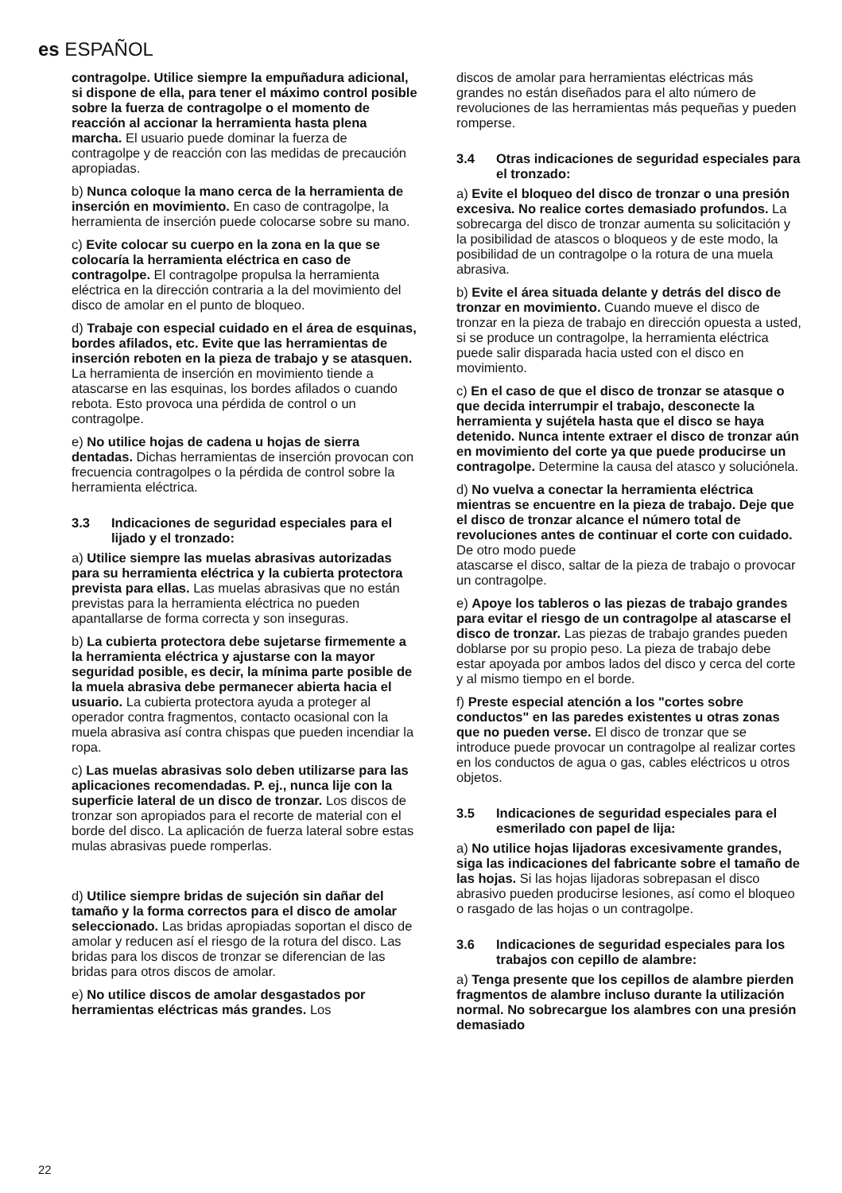es ESPAÑOL
contragolpe. Utilice siempre la empuñadura adicional, si dispone de ella, para tener el máximo control posible sobre la fuerza de contragolpe o el momento de reacción al accionar la herramienta hasta plena marcha. El usuario puede dominar la fuerza de contragolpe y de reacción con las medidas de precaución apropiadas.
b) Nunca coloque la mano cerca de la herramienta de inserción en movimiento. En caso de contragolpe, la herramienta de inserción puede colocarse sobre su mano.
c) Evite colocar su cuerpo en la zona en la que se colocaría la herramienta eléctrica en caso de contragolpe. El contragolpe propulsa la herramienta eléctrica en la dirección contraria a la del movimiento del disco de amolar en el punto de bloqueo.
d) Trabaje con especial cuidado en el área de esquinas, bordes afilados, etc. Evite que las herramientas de inserción reboten en la pieza de trabajo y se atasquen. La herramienta de inserción en movimiento tiende a atascarse en las esquinas, los bordes afilados o cuando rebota. Esto provoca una pérdida de control o un contragolpe.
e) No utilice hojas de cadena u hojas de sierra dentadas. Dichas herramientas de inserción provocan con frecuencia contragolpes o la pérdida de control sobre la herramienta eléctrica.
3.3 Indicaciones de seguridad especiales para el lijado y el tronzado:
a) Utilice siempre las muelas abrasivas autorizadas para su herramienta eléctrica y la cubierta protectora prevista para ellas. Las muelas abrasivas que no están previstas para la herramienta eléctrica no pueden apantallarse de forma correcta y son inseguras.
b) La cubierta protectora debe sujetarse firmemente a la herramienta eléctrica y ajustarse con la mayor seguridad posible, es decir, la mínima parte posible de la muela abrasiva debe permanecer abierta hacia el usuario. La cubierta protectora ayuda a proteger al operador contra fragmentos, contacto ocasional con la muela abrasiva así contra chispas que pueden incendiar la ropa.
c) Las muelas abrasivas solo deben utilizarse para las aplicaciones recomendadas. P. ej., nunca lije con la superficie lateral de un disco de tronzar. Los discos de tronzar son apropiados para el recorte de material con el borde del disco. La aplicación de fuerza lateral sobre estas mulas abrasivas puede romperlas.
d) Utilice siempre bridas de sujeción sin dañar del tamaño y la forma correctos para el disco de amolar seleccionado. Las bridas apropiadas soportan el disco de amolar y reducen así el riesgo de la rotura del disco. Las bridas para los discos de tronzar se diferencian de las bridas para otros discos de amolar.
e) No utilice discos de amolar desgastados por herramientas eléctricas más grandes. Los
discos de amolar para herramientas eléctricas más grandes no están diseñados para el alto número de revoluciones de las herramientas más pequeñas y pueden romperse.
3.4 Otras indicaciones de seguridad especiales para el tronzado:
a) Evite el bloqueo del disco de tronzar o una presión excesiva. No realice cortes demasiado profundos. La sobrecarga del disco de tronzar aumenta su solicitación y la posibilidad de atascos o bloqueos y de este modo, la posibilidad de un contragolpe o la rotura de una muela abrasiva.
b) Evite el área situada delante y detrás del disco de tronzar en movimiento. Cuando mueve el disco de tronzar en la pieza de trabajo en dirección opuesta a usted, si se produce un contragolpe, la herramienta eléctrica puede salir disparada hacia usted con el disco en movimiento.
c) En el caso de que el disco de tronzar se atasque o que decida interrumpir el trabajo, desconecte la herramienta y sujétela hasta que el disco se haya detenido. Nunca intente extraer el disco de tronzar aún en movimiento del corte ya que puede producirse un contragolpe. Determine la causa del atasco y soluciónela.
d) No vuelva a conectar la herramienta eléctrica mientras se encuentre en la pieza de trabajo. Deje que el disco de tronzar alcance el número total de revoluciones antes de continuar el corte con cuidado. De otro modo puede
atascarse el disco, saltar de la pieza de trabajo o provocar un contragolpe.
e) Apoye los tableros o las piezas de trabajo grandes para evitar el riesgo de un contragolpe al atascarse el disco de tronzar. Las piezas de trabajo grandes pueden doblarse por su propio peso. La pieza de trabajo debe estar apoyada por ambos lados del disco y cerca del corte y al mismo tiempo en el borde.
f) Preste especial atención a los "cortes sobre conductos" en las paredes existentes u otras zonas que no pueden verse. El disco de tronzar que se introduce puede provocar un contragolpe al realizar cortes en los conductos de agua o gas, cables eléctricos u otros objetos.
3.5 Indicaciones de seguridad especiales para el esmerilado con papel de lija:
a) No utilice hojas lijadoras excesivamente grandes, siga las indicaciones del fabricante sobre el tamaño de las hojas. Si las hojas lijadoras sobrepasan el disco abrasivo pueden producirse lesiones, así como el bloqueo o rasgado de las hojas o un contragolpe.
3.6 Indicaciones de seguridad especiales para los trabajos con cepillo de alambre:
a) Tenga presente que los cepillos de alambre pierden fragmentos de alambre incluso durante la utilización normal. No sobrecargue los alambres con una presión demasiado
22